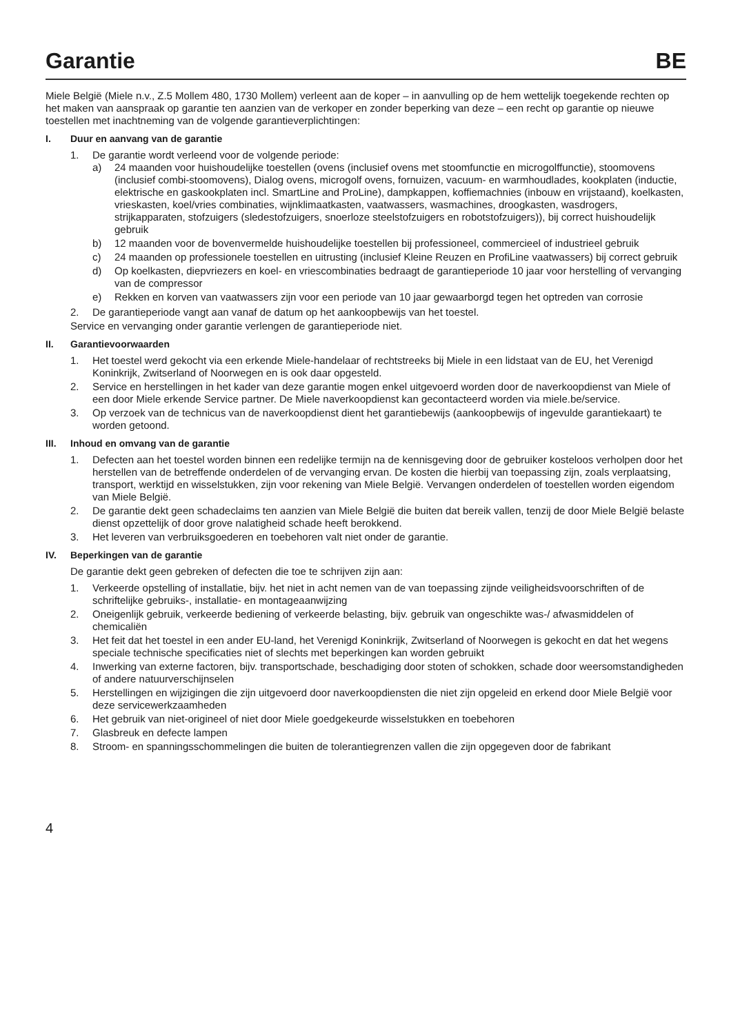Garantie BE
Miele België (Miele n.v., Z.5 Mollem 480, 1730 Mollem) verleent aan de koper – in aanvulling op de hem wettelijk toegekende rechten op het maken van aanspraak op garantie ten aanzien van de verkoper en zonder beperking van deze – een recht op garantie op nieuwe toestellen met inachtneming van de volgende garantieverplichtingen:
I. Duur en aanvang van de garantie
1. De garantie wordt verleend voor de volgende periode:
a) 24 maanden voor huishoudelijke toestellen (ovens (inclusief ovens met stoomfunctie en microgolffunctie), stoomovens (inclusief combi-stoomovens), Dialog ovens, microgolf ovens, fornuizen, vacuum- en warmhoudlades, kookplaten (inductie, elektrische en gaskookplaten incl. SmartLine and ProLine), dampkappen, koffiemachnies (inbouw en vrijstaand), koelkasten, vrieskasten, koel/vries combinaties, wijnklimaatkasten, vaatwassers, wasmachines, droogkasten, wasdrogers, strijkapparaten, stofzuigers (sledestofzuigers, snoerloze steelstofzuigers en robotstofzuigers)), bij correct huishoudelijk gebruik
b) 12 maanden voor de bovenvermelde huishoudelijke toestellen bij professioneel, commercieel of industrieel gebruik
c) 24 maanden op professionele toestellen en uitrusting (inclusief Kleine Reuzen en ProfiLine vaatwassers) bij correct gebruik
d) Op koelkasten, diepvriezers en koel- en vriescombinaties bedraagt de garantieperiode 10 jaar voor herstelling of vervanging van de compressor
e) Rekken en korven van vaatwassers zijn voor een periode van 10 jaar gewaarborgd tegen het optreden van corrosie
2. De garantieperiode vangt aan vanaf de datum op het aankoopbewijs van het toestel.
Service en vervanging onder garantie verlengen de garantieperiode niet.
II. Garantievoorwaarden
1. Het toestel werd gekocht via een erkende Miele-handelaar of rechtstreeks bij Miele in een lidstaat van de EU, het Verenigd Koninkrijk, Zwitserland of Noorwegen en is ook daar opgesteld.
2. Service en herstellingen in het kader van deze garantie mogen enkel uitgevoerd worden door de naverkoopdienst van Miele of een door Miele erkende Service partner. De Miele naverkoopdienst kan gecontacteerd worden via miele.be/service.
3. Op verzoek van de technicus van de naverkoopdienst dient het garantiebewijs (aankoopbewijs of ingevulde garantiekaart) te worden getoond.
III. Inhoud en omvang van de garantie
1. Defecten aan het toestel worden binnen een redelijke termijn na de kennisgeving door de gebruiker kosteloos verholpen door het herstellen van de betreffende onderdelen of de vervanging ervan. De kosten die hierbij van toepassing zijn, zoals verplaatsing, transport, werktijd en wisselstukken, zijn voor rekening van Miele België. Vervangen onderdelen of toestellen worden eigendom van Miele België.
2. De garantie dekt geen schadeclaims ten aanzien van Miele België die buiten dat bereik vallen, tenzij de door Miele België belaste dienst opzettelijk of door grove nalatigheid schade heeft berokkend.
3. Het leveren van verbruiksgoederen en toebehoren valt niet onder de garantie.
IV. Beperkingen van de garantie
De garantie dekt geen gebreken of defecten die toe te schrijven zijn aan:
1. Verkeerde opstelling of installatie, bijv. het niet in acht nemen van de van toepassing zijnde veiligheidsvoorschriften of de schriftelijke gebruiks-, installatie- en montageaanwijzing
2. Oneigenlijk gebruik, verkeerde bediening of verkeerde belasting, bijv. gebruik van ongeschikte was-/ afwasmiddelen of chemicaliën
3. Het feit dat het toestel in een ander EU-land, het Verenigd Koninkrijk, Zwitserland of Noorwegen is gekocht en dat het wegens speciale technische specificaties niet of slechts met beperkingen kan worden gebruikt
4. Inwerking van externe factoren, bijv. transportschade, beschadiging door stoten of schokken, schade door weersomstandigheden of andere natuurverschijnselen
5. Herstellingen en wijzigingen die zijn uitgevoerd door naverkoopdiensten die niet zijn opgeleid en erkend door Miele België voor deze servicewerkzaamheden
6. Het gebruik van niet-origineel of niet door Miele goedgekeurde wisselstukken en toebehoren
7. Glasbreuk en defecte lampen
8. Stroom- en spanningsschommelingen die buiten de tolerantiegrenzen vallen die zijn opgegeven door de fabrikant
4